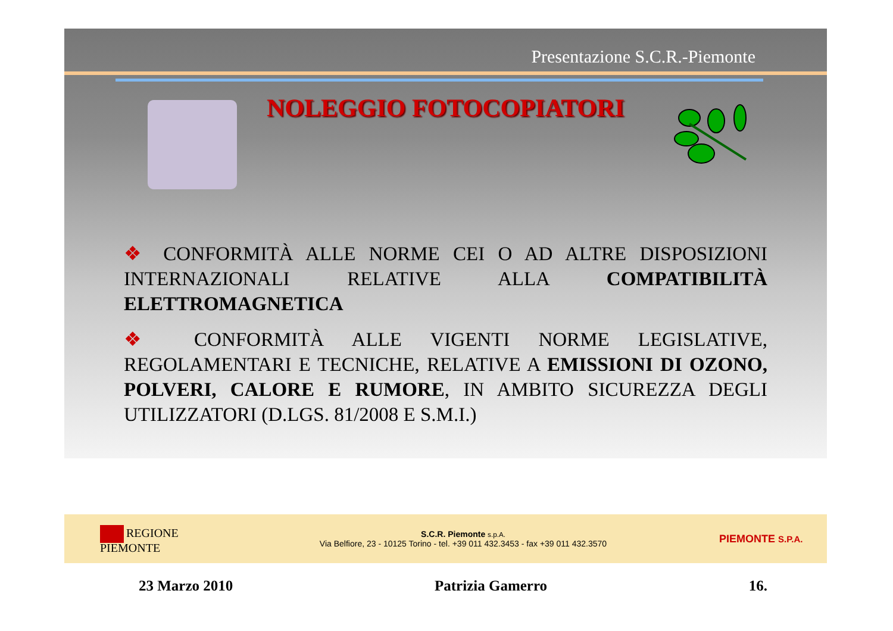Presentazione S.C.R.-Piemonte
NOLEGGIO FOTOCOPIATORI
❖ CONFORMITÀ ALLE NORME CEI O AD ALTRE DISPOSIZIONI INTERNAZIONALI RELATIVE ALLA COMPATIBILITÀ ELETTROMAGNETICA
❖ CONFORMITÀ ALLE VIGENTI NORME LEGISLATIVE, REGOLAMENTARI E TECNICHE, RELATIVE A EMISSIONI DI OZONO, POLVERI, CALORE E RUMORE, IN AMBITO SICUREZZA DEGLI UTILIZZATORI (D.LGS. 81/2008 E S.M.I.)
REGIONE
PIEMONTE
S.C.R. Piemonte s.p.A.
Via Belfiore, 23 - 10125 Torino - tel. +39 011 432.3453 - fax +39 011 432.3570
PIEMONTE S.P.A.
23 Marzo 2010 Patrizia Gamerro 16.